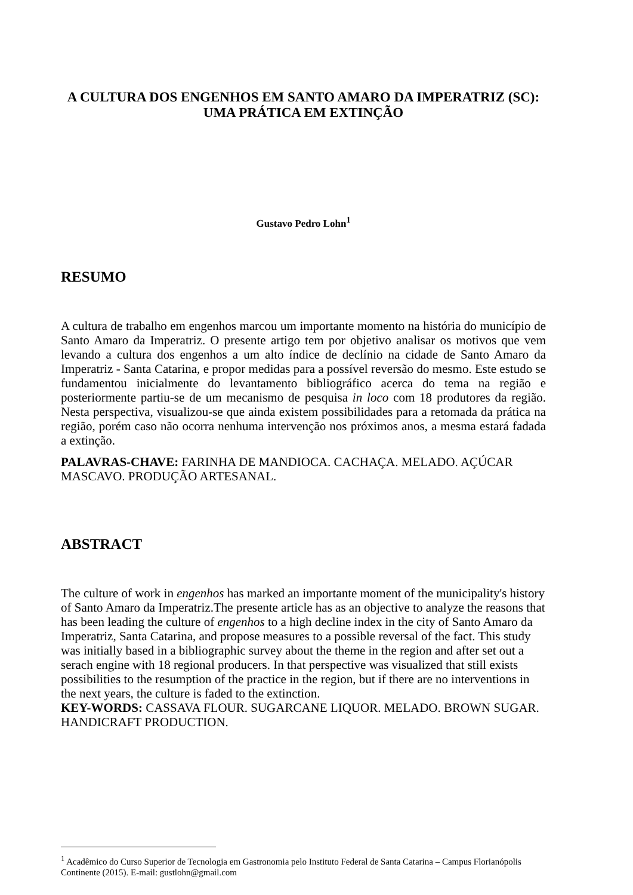A CULTURA DOS ENGENHOS EM SANTO AMARO DA IMPERATRIZ (SC): UMA PRÁTICA EM EXTINÇÃO
Gustavo Pedro Lohn<sup>1</sup>
RESUMO
A cultura de trabalho em engenhos marcou um importante momento na história do município de Santo Amaro da Imperatriz. O presente artigo tem por objetivo analisar os motivos que vem levando a cultura dos engenhos a um alto índice de declínio na cidade de Santo Amaro da Imperatriz - Santa Catarina, e propor medidas para a possível reversão do mesmo. Este estudo se fundamentou inicialmente do levantamento bibliográfico acerca do tema na região e posteriormente partiu-se de um mecanismo de pesquisa in loco com 18 produtores da região. Nesta perspectiva, visualizou-se que ainda existem possibilidades para a retomada da prática na região, porém caso não ocorra nenhuma intervenção nos próximos anos, a mesma estará fadada a extinção.
PALAVRAS-CHAVE: FARINHA DE MANDIOCA. CACHAÇA. MELADO. AÇÚCAR MASCAVO. PRODUÇÃO ARTESANAL.
ABSTRACT
The culture of work in engenhos has marked an importante moment of the municipality's history of Santo Amaro da Imperatriz.The presente article has as an objective to analyze the reasons that has been leading the culture of engenhos to a high decline index in the city of Santo Amaro da Imperatriz, Santa Catarina, and propose measures to a possible reversal of the fact. This study was initially based in a bibliographic survey about the theme in the region and after set out a serach engine with 18 regional producers. In that perspective was visualized that still exists possibilities to the resumption of the practice in the region, but if there are no interventions in the next years, the culture is faded to the extinction.
KEY-WORDS: CASSAVA FLOUR. SUGARCANE LIQUOR. MELADO. BROWN SUGAR. HANDICRAFT PRODUCTION.
<sup>1</sup> Acadêmico do Curso Superior de Tecnologia em Gastronomia pelo Instituto Federal de Santa Catarina – Campus Florianópolis Continente (2015). E-mail: gustlohn@gmail.com